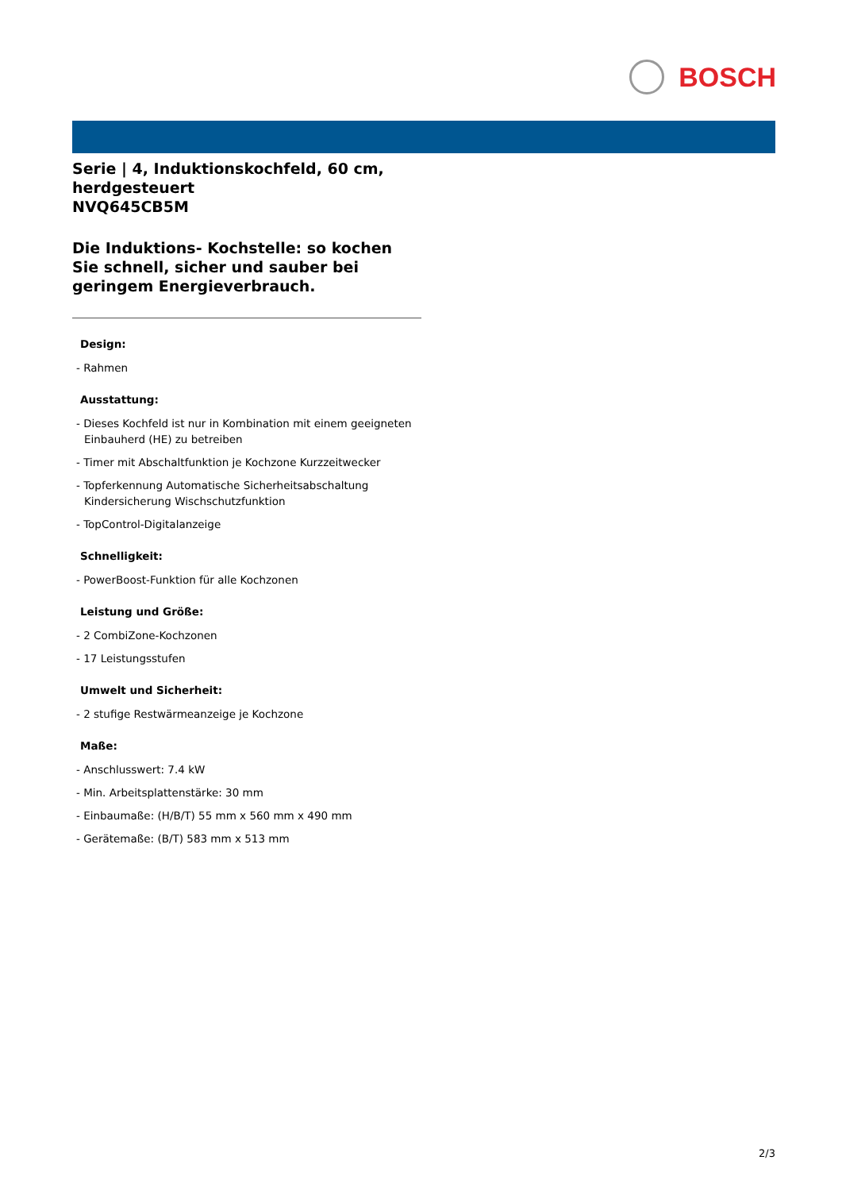BOSCH
Serie | 4, Induktionskochfeld, 60 cm, herdgesteuert
NVQ645CB5M
Die Induktions- Kochstelle: so kochen Sie schnell, sicher und sauber bei geringem Energieverbrauch.
Design:
- Rahmen
Ausstattung:
- Dieses Kochfeld ist nur in Kombination mit einem geeigneten Einbauherd (HE) zu betreiben
- Timer mit Abschaltfunktion je Kochzone Kurzzeitwecker
- Topferkennung Automatische Sicherheitsabschaltung Kindersicherung Wischschutzfunktion
- TopControl-Digitalanzeige
Schnelligkeit:
- PowerBoost-Funktion für alle Kochzonen
Leistung und Größe:
- 2 CombiZone-Kochzonen
- 17 Leistungsstufen
Umwelt und Sicherheit:
- 2 stufige Restwärmeanzeige je Kochzone
Maße:
- Anschlusswert: 7.4 kW
- Min. Arbeitsplattenstärke: 30 mm
- Einbaumaße: (H/B/T) 55 mm x 560 mm x 490 mm
- Gerätemaße: (B/T) 583 mm x 513 mm
2/3